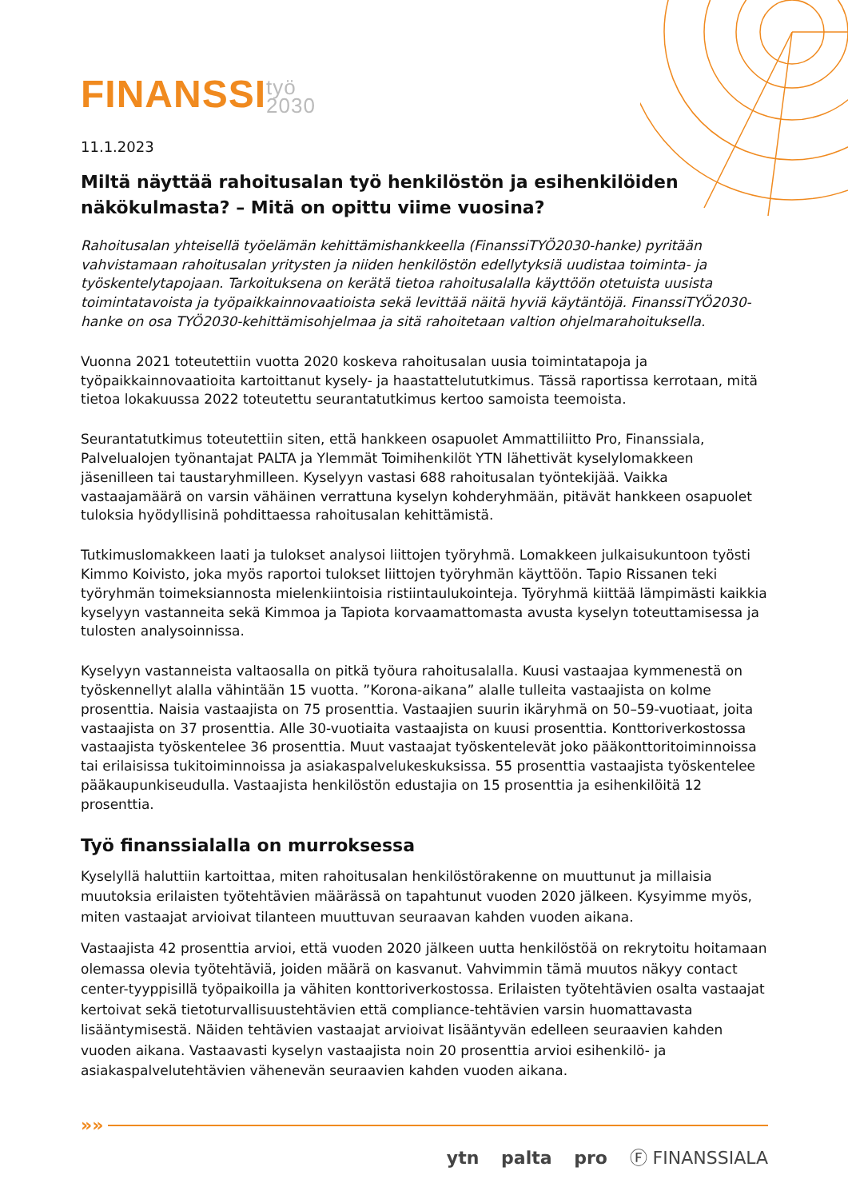FINANSSItyö
2030
11.1.2023
Miltä näyttää rahoitusalan työ henkilöstön ja esihenkilöiden näkökulmasta? – Mitä on opittu viime vuosina?
Rahoitusalan yhteisellä työelämän kehittämishankkeella (FinanssiTYÖ2030-hanke) pyritään vahvistamaan rahoitusalan yritysten ja niiden henkilöstön edellytyksiä uudistaa toiminta- ja työskentelytapojaan. Tarkoituksena on kerätä tietoa rahoitusalalla käyttöön otetuista uusista toimintatavoista ja työpaikkainnovaatioista sekä levittää näitä hyviä käytäntöjä. FinanssiTYÖ2030-hanke on osa TYÖ2030-kehittämisohjelmaa ja sitä rahoitetaan valtion ohjelmarahoituksella.
Vuonna 2021 toteutettiin vuotta 2020 koskeva rahoitusalan uusia toimintatapoja ja työpaikkainnovaatioita kartoittanut kysely- ja haastattelututkimus. Tässä raportissa kerrotaan, mitä tietoa lokakuussa 2022 toteutettu seurantatutkimus kertoo samoista teemoista.
Seurantatutkimus toteutettiin siten, että hankkeen osapuolet Ammattiliitto Pro, Finanssiala, Palvelualojen työnantajat PALTA ja Ylemmät Toimihenkilöt YTN lähettivät kyselylomakkeen jäsenilleen tai taustaryhmilleen. Kyselyyn vastasi 688 rahoitusalan työntekijää. Vaikka vastaajamäärä on varsin vähäinen verrattuna kyselyn kohderyhmään, pitävät hankkeen osapuolet tuloksia hyödyllisinä pohdittaessa rahoitusalan kehittämistä.
Tutkimuslomakkeen laati ja tulokset analysoi liittojen työryhmä. Lomakkeen julkaisukuntoon työsti Kimmo Koivisto, joka myös raportoi tulokset liittojen työryhmän käyttöön. Tapio Rissanen teki työryhmän toimeksiannosta mielenkiintoisia ristiintaulukointeja. Työryhmä kiittää lämpimästi kaikkia kyselyyn vastanneita sekä Kimmoa ja Tapiota korvaamattomasta avusta kyselyn toteuttamisessa ja tulosten analysoinnissa.
Kyselyyn vastanneista valtaosalla on pitkä työura rahoitusalalla. Kuusi vastaajaa kymmenestä on työskennellyt alalla vähintään 15 vuotta. ”Korona-aikana” alalle tulleita vastaajista on kolme prosenttia. Naisia vastaajista on 75 prosenttia. Vastaajien suurin ikäryhmä on 50–59-vuotiaat, joita vastaajista on 37 prosenttia. Alle 30-vuotiaita vastaajista on kuusi prosenttia. Konttoriverkostossa vastaajista työskentelee 36 prosenttia. Muut vastaajat työskentelevät joko pääkonttoritoiminnoissa tai erilaisissa tukitoiminnoissa ja asiakaspalvelukeskuksissa. 55 prosenttia vastaajista työskentelee pääkaupunkiseudulla. Vastaajista henkilöstön edustajia on 15 prosenttia ja esihenkilöitä 12 prosenttia.
Työ finanssialalla on murroksessa
Kyselyllä haluttiin kartoittaa, miten rahoitusalan henkilöstörakenne on muuttunut ja millaisia muutoksia erilaisten työtehtävien määrässä on tapahtunut vuoden 2020 jälkeen. Kysyimme myös, miten vastaajat arvioivat tilanteen muuttuvan seuraavan kahden vuoden aikana.
Vastaajista 42 prosenttia arvioi, että vuoden 2020 jälkeen uutta henkilöstöä on rekrytoitu hoitamaan olemassa olevia työtehtäviä, joiden määrä on kasvanut. Vahvimmin tämä muutos näkyy contact center-tyyppisillä työpaikoilla ja vähiten konttoriverkostossa. Erilaisten työtehtävien osalta vastaajat kertoivat sekä tietoturvallisuustehtävien että compliance-tehtävien varsin huomattavasta lisääntymisestä. Näiden tehtävien vastaajat arvioivat lisääntyvän edelleen seuraavien kahden vuoden aikana. Vastaavasti kyselyn vastaajista noin 20 prosenttia arvioi esihenkilö- ja asiakaspalvelutehtävien vähenevän seuraavien kahden vuoden aikana.
»»
ytn palta pro Ⓕ FINANSSIALA